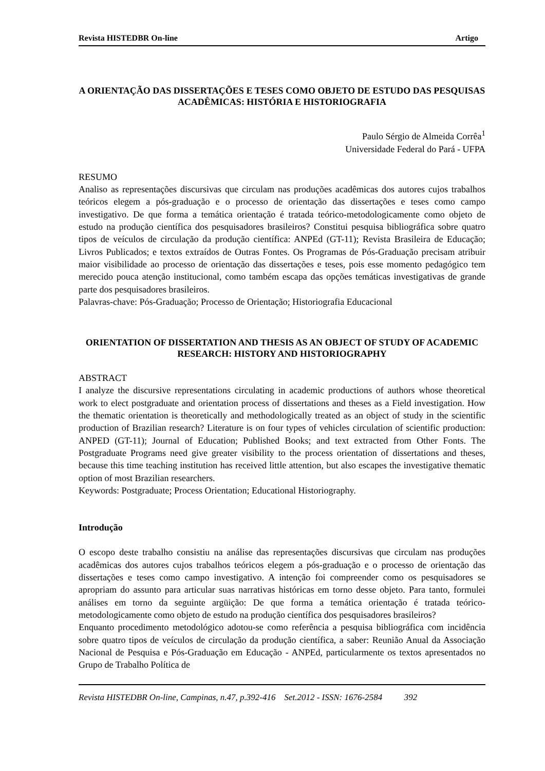Revista HISTEDBR On-line Artigo
A ORIENTAÇÃO DAS DISSERTAÇÕES E TESES COMO OBJETO DE ESTUDO DAS PESQUISAS ACADÊMICAS: HISTÓRIA E HISTORIOGRAFIA
Paulo Sérgio de Almeida Corrêa<sup>1</sup>
Universidade Federal do Pará - UFPA
RESUMO
Analiso as representações discursivas que circulam nas produções acadêmicas dos autores cujos trabalhos teóricos elegem a pós-graduação e o processo de orientação das dissertações e teses como campo investigativo. De que forma a temática orientação é tratada teórico-metodologicamente como objeto de estudo na produção científica dos pesquisadores brasileiros? Constitui pesquisa bibliográfica sobre quatro tipos de veículos de circulação da produção científica: ANPEd (GT-11); Revista Brasileira de Educação; Livros Publicados; e textos extraídos de Outras Fontes. Os Programas de Pós-Graduação precisam atribuir maior visibilidade ao processo de orientação das dissertações e teses, pois esse momento pedagógico tem merecido pouca atenção institucional, como também escapa das opções temáticas investigativas de grande parte dos pesquisadores brasileiros.
Palavras-chave: Pós-Graduação; Processo de Orientação; Historiografia Educacional
ORIENTATION OF DISSERTATION AND THESIS AS AN OBJECT OF STUDY OF ACADEMIC RESEARCH: HISTORY AND HISTORIOGRAPHY
ABSTRACT
I analyze the discursive representations circulating in academic productions of authors whose theoretical work to elect postgraduate and orientation process of dissertations and theses as a Field investigation. How the thematic orientation is theoretically and methodologically treated as an object of study in the scientific production of Brazilian research? Literature is on four types of vehicles circulation of scientific production: ANPED (GT-11); Journal of Education; Published Books; and text extracted from Other Fonts. The Postgraduate Programs need give greater visibility to the process orientation of dissertations and theses, because this time teaching institution has received little attention, but also escapes the investigative thematic option of most Brazilian researchers.
Keywords: Postgraduate; Process Orientation; Educational Historiography.
Introdução
O escopo deste trabalho consistiu na análise das representações discursivas que circulam nas produções acadêmicas dos autores cujos trabalhos teóricos elegem a pós-graduação e o processo de orientação das dissertações e teses como campo investigativo. A intenção foi compreender como os pesquisadores se apropriam do assunto para articular suas narrativas históricas em torno desse objeto. Para tanto, formulei análises em torno da seguinte argüição: De que forma a temática orientação é tratada teórico-metodologicamente como objeto de estudo na produção científica dos pesquisadores brasileiros?
Enquanto procedimento metodológico adotou-se como referência a pesquisa bibliográfica com incidência sobre quatro tipos de veículos de circulação da produção científica, a saber: Reunião Anual da Associação Nacional de Pesquisa e Pós-Graduação em Educação - ANPEd, particularmente os textos apresentados no Grupo de Trabalho Política de
Revista HISTEDBR On-line, Campinas, n.47, p.392-416 Set.2012 - ISSN: 1676-2584 392